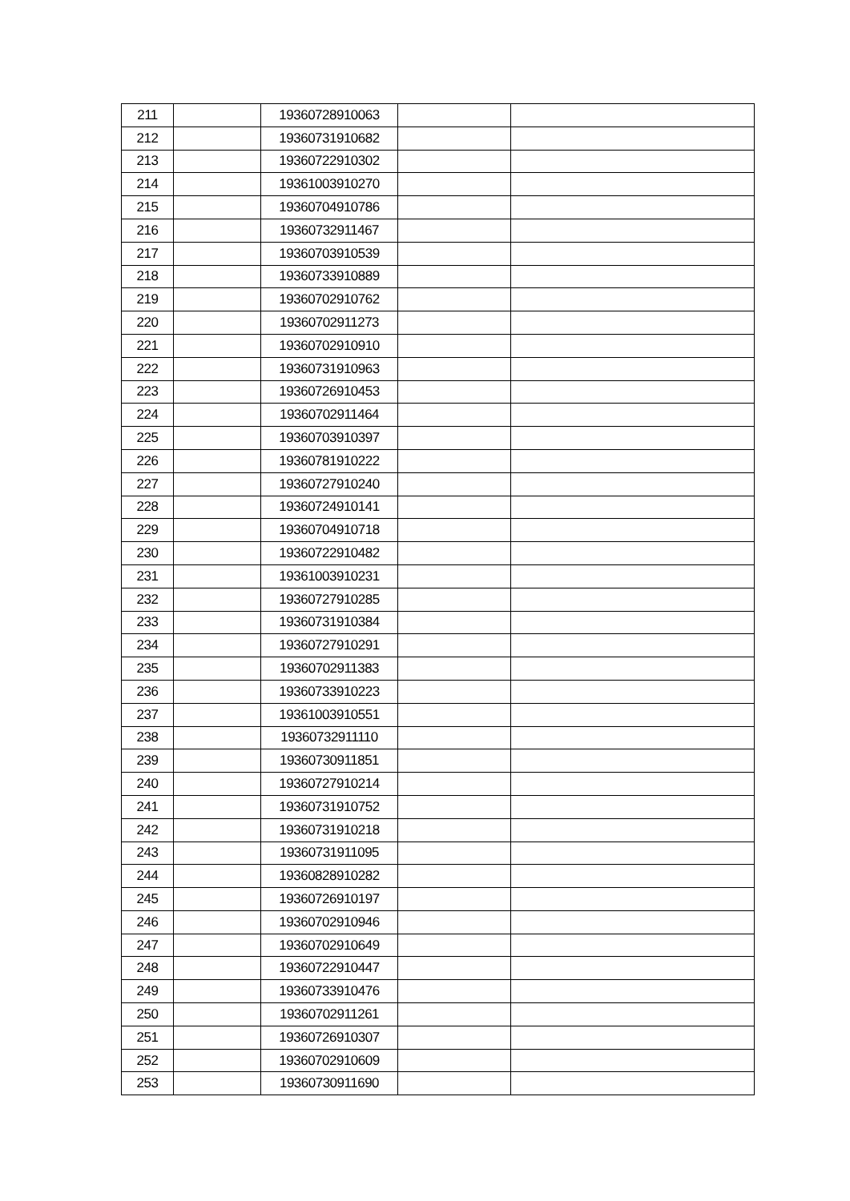| 211 | | 19360728910063 | | |
| 212 | | 19360731910682 | | |
| 213 | | 19360722910302 | | |
| 214 | | 19361003910270 | | |
| 215 | | 19360704910786 | | |
| 216 | | 19360732911467 | | |
| 217 | | 19360703910539 | | |
| 218 | | 19360733910889 | | |
| 219 | | 19360702910762 | | |
| 220 | | 19360702911273 | | |
| 221 | | 19360702910910 | | |
| 222 | | 19360731910963 | | |
| 223 | | 19360726910453 | | |
| 224 | | 19360702911464 | | |
| 225 | | 19360703910397 | | |
| 226 | | 19360781910222 | | |
| 227 | | 19360727910240 | | |
| 228 | | 19360724910141 | | |
| 229 | | 19360704910718 | | |
| 230 | | 19360722910482 | | |
| 231 | | 19361003910231 | | |
| 232 | | 19360727910285 | | |
| 233 | | 19360731910384 | | |
| 234 | | 19360727910291 | | |
| 235 | | 19360702911383 | | |
| 236 | | 19360733910223 | | |
| 237 | | 19361003910551 | | |
| 238 | | 19360732911110 | | |
| 239 | | 19360730911851 | | |
| 240 | | 19360727910214 | | |
| 241 | | 19360731910752 | | |
| 242 | | 19360731910218 | | |
| 243 | | 19360731911095 | | |
| 244 | | 19360828910282 | | |
| 245 | | 19360726910197 | | |
| 246 | | 19360702910946 | | |
| 247 | | 19360702910649 | | |
| 248 | | 19360722910447 | | |
| 249 | | 19360733910476 | | |
| 250 | | 19360702911261 | | |
| 251 | | 19360726910307 | | |
| 252 | | 19360702910609 | | |
| 253 | | 19360730911690 | | |